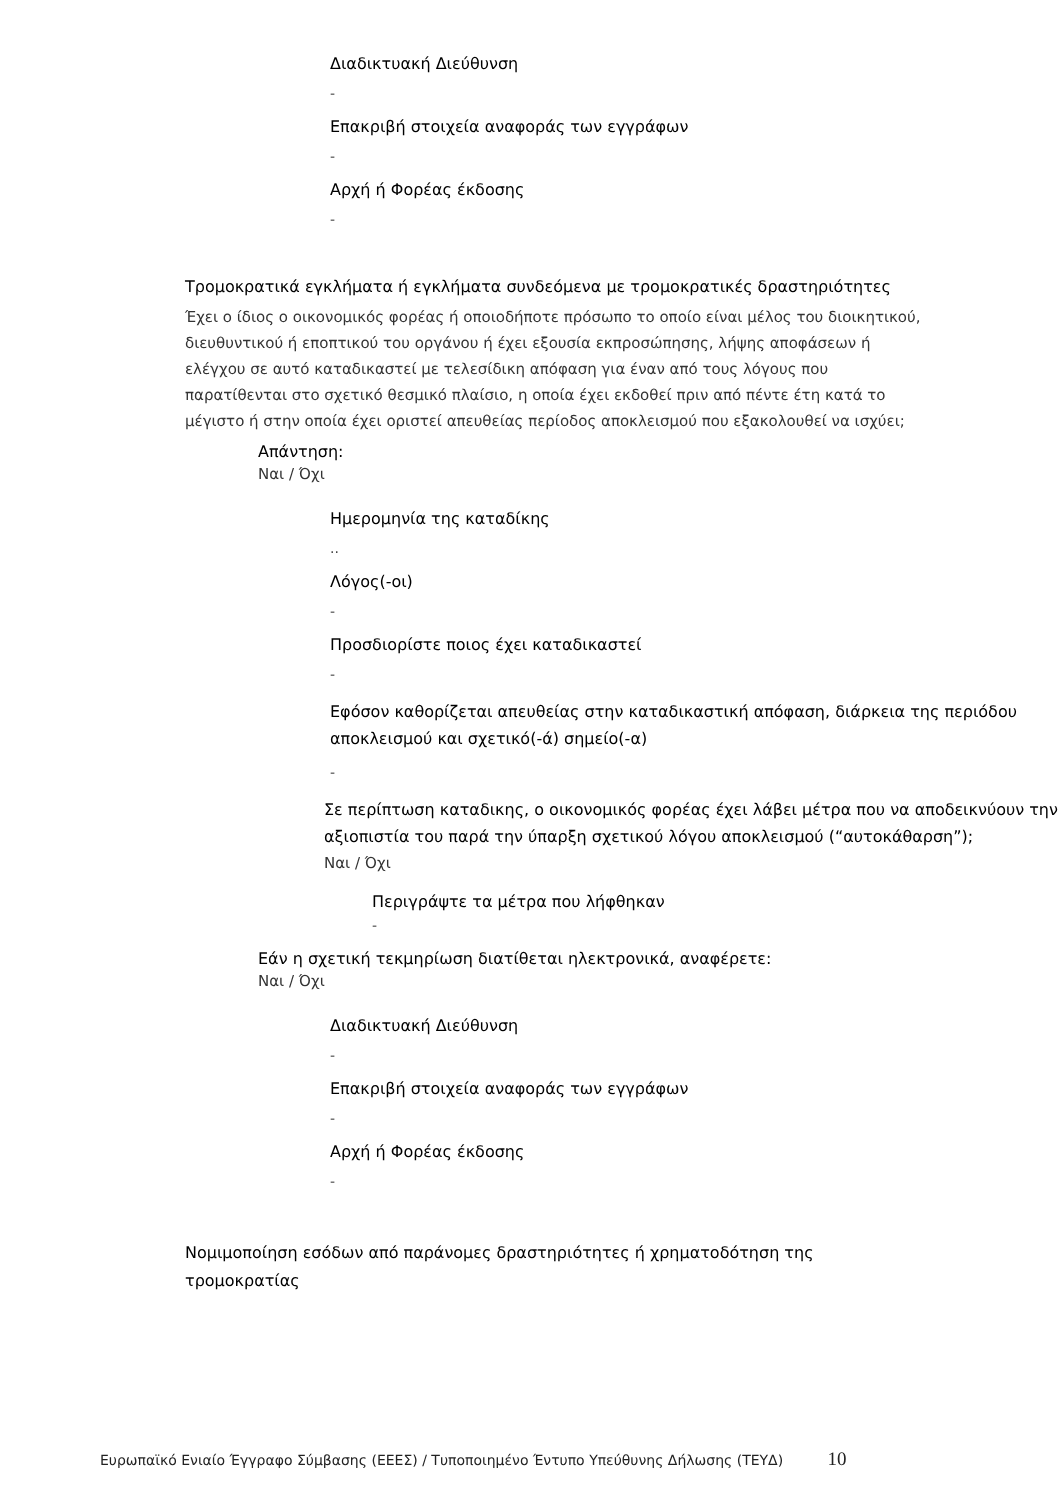Διαδικτυακή Διεύθυνση
-
Επακριβή στοιχεία αναφοράς των εγγράφων
-
Αρχή ή Φορέας έκδοσης
-
Τρομοκρατικά εγκλήματα ή εγκλήματα συνδεόμενα με τρομοκρατικές δραστηριότητες
Έχει ο ίδιος ο οικονομικός φορέας ή οποιοδήποτε πρόσωπο το οποίο είναι μέλος του διοικητικού, διευθυντικού ή εποπτικού του οργάνου ή έχει εξουσία εκπροσώπησης, λήψης αποφάσεων ή ελέγχου σε αυτό καταδικαστεί με τελεσίδικη απόφαση για έναν από τους λόγους που παρατίθενται στο σχετικό θεσμικό πλαίσιο, η οποία έχει εκδοθεί πριν από πέντε έτη κατά το μέγιστο ή στην οποία έχει οριστεί απευθείας περίοδος αποκλεισμού που εξακολουθεί να ισχύει;
Απάντηση:
Ναι / Όχι
Ημερομηνία της καταδίκης
..
Λόγος(-οι)
-
Προσδιορίστε ποιος έχει καταδικαστεί
-
Εφόσον καθορίζεται απευθείας στην καταδικαστική απόφαση, διάρκεια της περιόδου αποκλεισμού και σχετικό(-ά) σημείο(-α)
-
Σε περίπτωση καταδικης, ο οικονομικός φορέας έχει λάβει μέτρα που να αποδεικνύουν την αξιοπιστία του παρά την ύπαρξη σχετικού λόγου αποκλεισμού (“αυτοκάθαρση”);
Ναι / Όχι
Περιγράψτε τα μέτρα που λήφθηκαν
-
Εάν η σχετική τεκμηρίωση διατίθεται ηλεκτρονικά, αναφέρετε:
Ναι / Όχι
Διαδικτυακή Διεύθυνση
-
Επακριβή στοιχεία αναφοράς των εγγράφων
-
Αρχή ή Φορέας έκδοσης
-
Νομιμοποίηση εσόδων από παράνομες δραστηριότητες ή χρηματοδότηση της τρομοκρατίας
Ευρωπαϊκό Ενιαίο Έγγραφο Σύμβασης (ΕΕΕΣ) / Τυποποιημένο Έντυπο Υπεύθυνης Δήλωσης (ΤΕΥΔ) 10